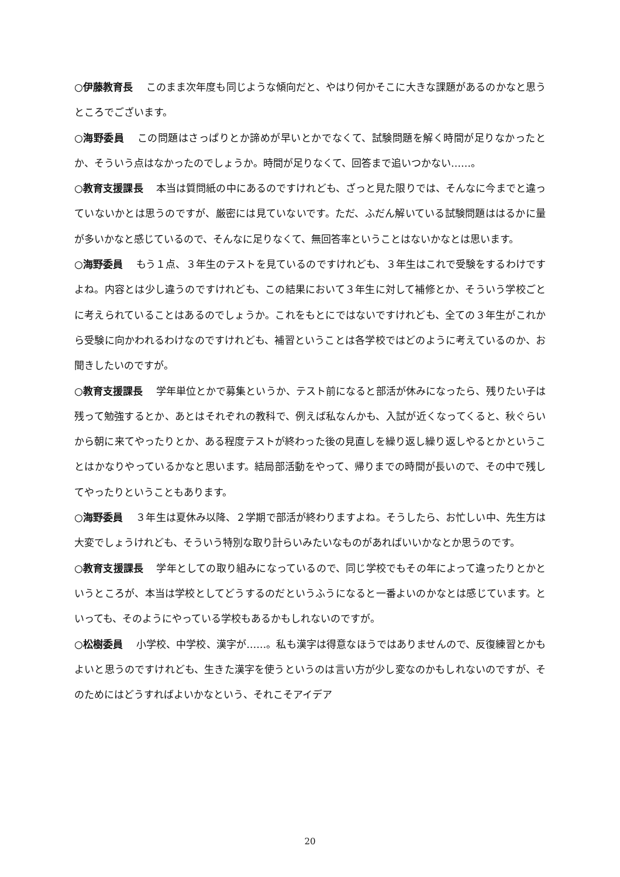○伊藤教育長 このまま次年度も同じような傾向だと、やはり何かそこに大きな課題があるのかなと思うところでございます。
○海野委員 この問題はさっぱりとか諦めが早いとかでなくて、試験問題を解く時間が足りなかったとか、そういう点はなかったのでしょうか。時間が足りなくて、回答まで追いつかない……。
○教育支援課長 本当は質問紙の中にあるのですけれども、ざっと見た限りでは、そんなに今までと違っていないかとは思うのですが、厳密には見ていないです。ただ、ふだん解いている試験問題ははるかに量が多いかなと感じているので、そんなに足りなくて、無回答率ということはないかなとは思います。
○海野委員 もう１点、３年生のテストを見ているのですけれども、３年生はこれで受験をするわけですよね。内容とは少し違うのですけれども、この結果において３年生に対して補修とか、そういう学校ごとに考えられていることはあるのでしょうか。これをもとにではないですけれども、全ての３年生がこれから受験に向かわれるわけなのですけれども、補習ということは各学校ではどのように考えているのか、お聞きしたいのですが。
○教育支援課長 学年単位とかで募集というか、テスト前になると部活が休みになったら、残りたい子は残って勉強するとか、あとはそれぞれの教科で、例えば私なんかも、入試が近くなってくると、秋ぐらいから朝に来てやったりとか、ある程度テストが終わった後の見直しを繰り返し繰り返しやるとかということはかなりやっているかなと思います。結局部活動をやって、帰りまでの時間が長いので、その中で残してやったりということもあります。
○海野委員 ３年生は夏休み以降、２学期で部活が終わりますよね。そうしたら、お忙しい中、先生方は大変でしょうけれども、そういう特別な取り計らいみたいなものがあればいいかなとか思うのです。
○教育支援課長 学年としての取り組みになっているので、同じ学校でもその年によって違ったりとかというところが、本当は学校としてどうするのだというふうになると一番よいのかなとは感じています。といっても、そのようにやっている学校もあるかもしれないのですが。
○松樹委員 小学校、中学校、漢字が……。私も漢字は得意なほうではありませんので、反復練習とかもよいと思うのですけれども、生きた漢字を使うというのは言い方が少し変なのかもしれないのですが、そのためにはどうすればよいかなという、それこそアイデア
20